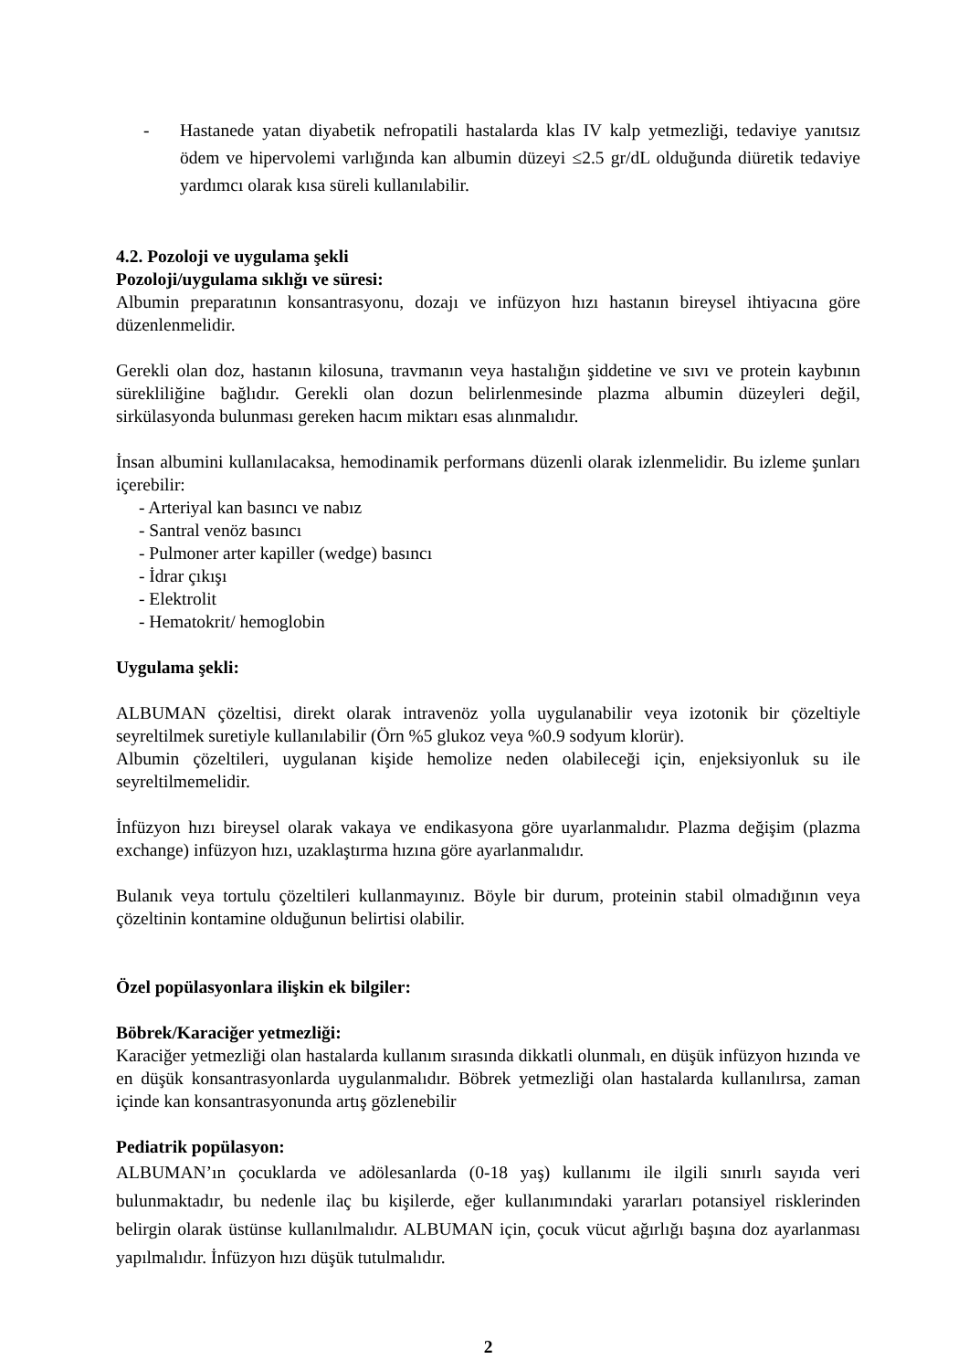- Hastanede yatan diyabetik nefropatili hastalarda klas IV kalp yetmezliği, tedaviye yanıtsız ödem ve hipervolemi varlığında kan albumin düzeyi ≤2.5 gr/dL olduğunda diüretik tedaviye yardımcı olarak kısa süreli kullanılabilir.
4.2. Pozoloji ve uygulama şekli
Pozoloji/uygulama sıklığı ve süresi:
Albumin preparatının konsantrasyonu, dozajı ve infüzyon hızı hastanın bireysel ihtiyacına göre düzenlenmelidir.
Gerekli olan doz, hastanın kilosuna, travmanın veya hastalığın şiddetine ve sıvı ve protein kaybının sürekliliğine bağlıdır. Gerekli olan dozun belirlenmesinde plazma albumin düzeyleri değil, sirkülasyonda bulunması gereken hacım miktarı esas alınmalıdır.
İnsan albumini kullanılacaksa, hemodinamik performans düzenli olarak izlenmelidir. Bu izleme şunları içerebilir:
- Arteriyal kan basıncı ve nabız
- Santral venöz basıncı
- Pulmoner arter kapiller (wedge) basıncı
- İdrar çıkışı
- Elektrolit
- Hematokrit/ hemoglobin
Uygulama şekli:
ALBUMAN çözeltisi, direkt olarak intravenöz yolla uygulanabilir veya izotonik bir çözeltiyle seyreltilmek suretiyle kullanılabilir (Örn %5 glukoz veya %0.9 sodyum klorür).
Albumin çözeltileri, uygulanan kişide hemolize neden olabileceği için, enjeksiyonluk su ile seyreltilmemelidir.
İnfüzyon hızı bireysel olarak vakaya ve endikasyona göre uyarlanmalıdır. Plazma değişim (plazma exchange) infüzyon hızı, uzaklaştırma hızına göre ayarlanmalıdır.
Bulanık veya tortulu çözeltileri kullanmayınız. Böyle bir durum, proteinin stabil olmadığının veya çözeltinin kontamine olduğunun belirtisi olabilir.
Özel popülasyonlara ilişkin ek bilgiler:
Böbrek/Karaciğer yetmezliği:
Karaciğer yetmezliği olan hastalarda kullanım sırasında dikkatli olunmalı, en düşük infüzyon hızında ve en düşük konsantrasyonlarda uygulanmalıdır. Böbrek yetmezliği olan hastalarda kullanılırsa, zaman içinde kan konsantrasyonunda artış gözlenebilir
Pediatrik popülasyon:
ALBUMAN’ın çocuklarda ve adölesanlarda (0-18 yaş) kullanımı ile ilgili sınırlı sayıda veri bulunmaktadır, bu nedenle ilaç bu kişilerde, eğer kullanımındaki yararları potansiyel risklerinden belirgin olarak üstünse kullanılmalıdır. ALBUMAN için, çocuk vücut ağırlığı başına doz ayarlanması yapılmalıdır. İnfüzyon hızı düşük tutulmalıdır.
2